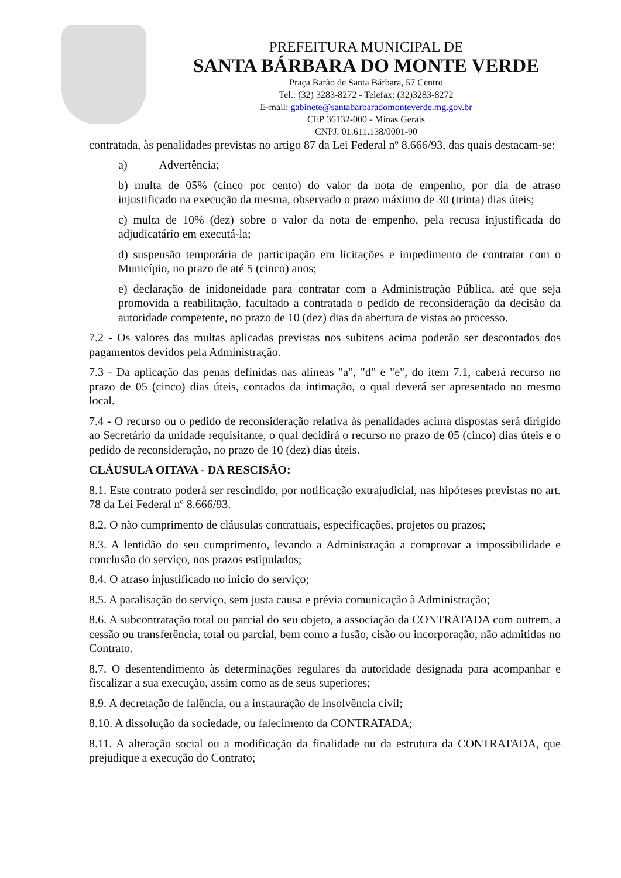PREFEITURA MUNICIPAL DE
SANTA BÁRBARA DO MONTE VERDE
Praça Barão de Santa Bárbara, 57 Centro
Tel.: (32) 3283-8272 - Telefax: (32)3283-8272
E-mail: gabinete@santabarbaradomonteverde.mg.gov.br
CEP 36132-000 - Minas Gerais
CNPJ: 01.611.138/0001-90
contratada, às penalidades previstas no artigo 87 da Lei Federal nº 8.666/93, das quais destacam-se:
a) Advertência;
b) multa de 05% (cinco por cento) do valor da nota de empenho, por dia de atraso injustificado na execução da mesma, observado o prazo máximo de 30 (trinta) dias úteis;
c) multa de 10% (dez) sobre o valor da nota de empenho, pela recusa injustificada do adjudicatário em executá-la;
d) suspensão temporária de participação em licitações e impedimento de contratar com o Município, no prazo de até 5 (cinco) anos;
e) declaração de inidoneidade para contratar com a Administração Pública, até que seja promovida a reabilitação, facultado a contratada o pedido de reconsideração da decisão da autoridade competente, no prazo de 10 (dez) dias da abertura de vistas ao processo.
7.2 - Os valores das multas aplicadas previstas nos subitens acima poderão ser descontados dos pagamentos devidos pela Administração.
7.3 - Da aplicação das penas definidas nas alíneas "a", "d" e "e", do item 7.1, caberá recurso no prazo de 05 (cinco) dias úteis, contados da intimação, o qual deverá ser apresentado no mesmo local.
7.4 - O recurso ou o pedido de reconsideração relativa às penalidades acima dispostas será dirigido ao Secretário da unidade requisitante, o qual decidirá o recurso no prazo de 05 (cinco) dias úteis e o pedido de reconsideração, no prazo de 10 (dez) dias úteis.
CLÁUSULA OITAVA - DA RESCISÃO:
8.1. Este contrato poderá ser rescindido, por notificação extrajudicial, nas hipóteses previstas no art. 78 da Lei Federal nº 8.666/93.
8.2. O não cumprimento de cláusulas contratuais, especificações, projetos ou prazos;
8.3. A lentidão do seu cumprimento, levando a Administração a comprovar a impossibilidade e conclusão do serviço, nos prazos estipulados;
8.4. O atraso injustificado no inicio do serviço;
8.5. A paralisação do serviço, sem justa causa e prévia comunicação à Administração;
8.6. A subcontratação total ou parcial do seu objeto, a associação da CONTRATADA com outrem, a cessão ou transferência, total ou parcial, bem como a fusão, cisão ou incorporação, não admitidas no Contrato.
8.7. O desentendimento às determinações regulares da autoridade designada para acompanhar e fiscalizar a sua execução, assim como as de seus superiores;
8.9. A decretação de falência, ou a instauração de insolvência civil;
8.10. A dissolução da sociedade, ou falecimento da CONTRATADA;
8.11. A alteração social ou a modificação da finalidade ou da estrutura da CONTRATADA, que prejudique a execução do Contrato;